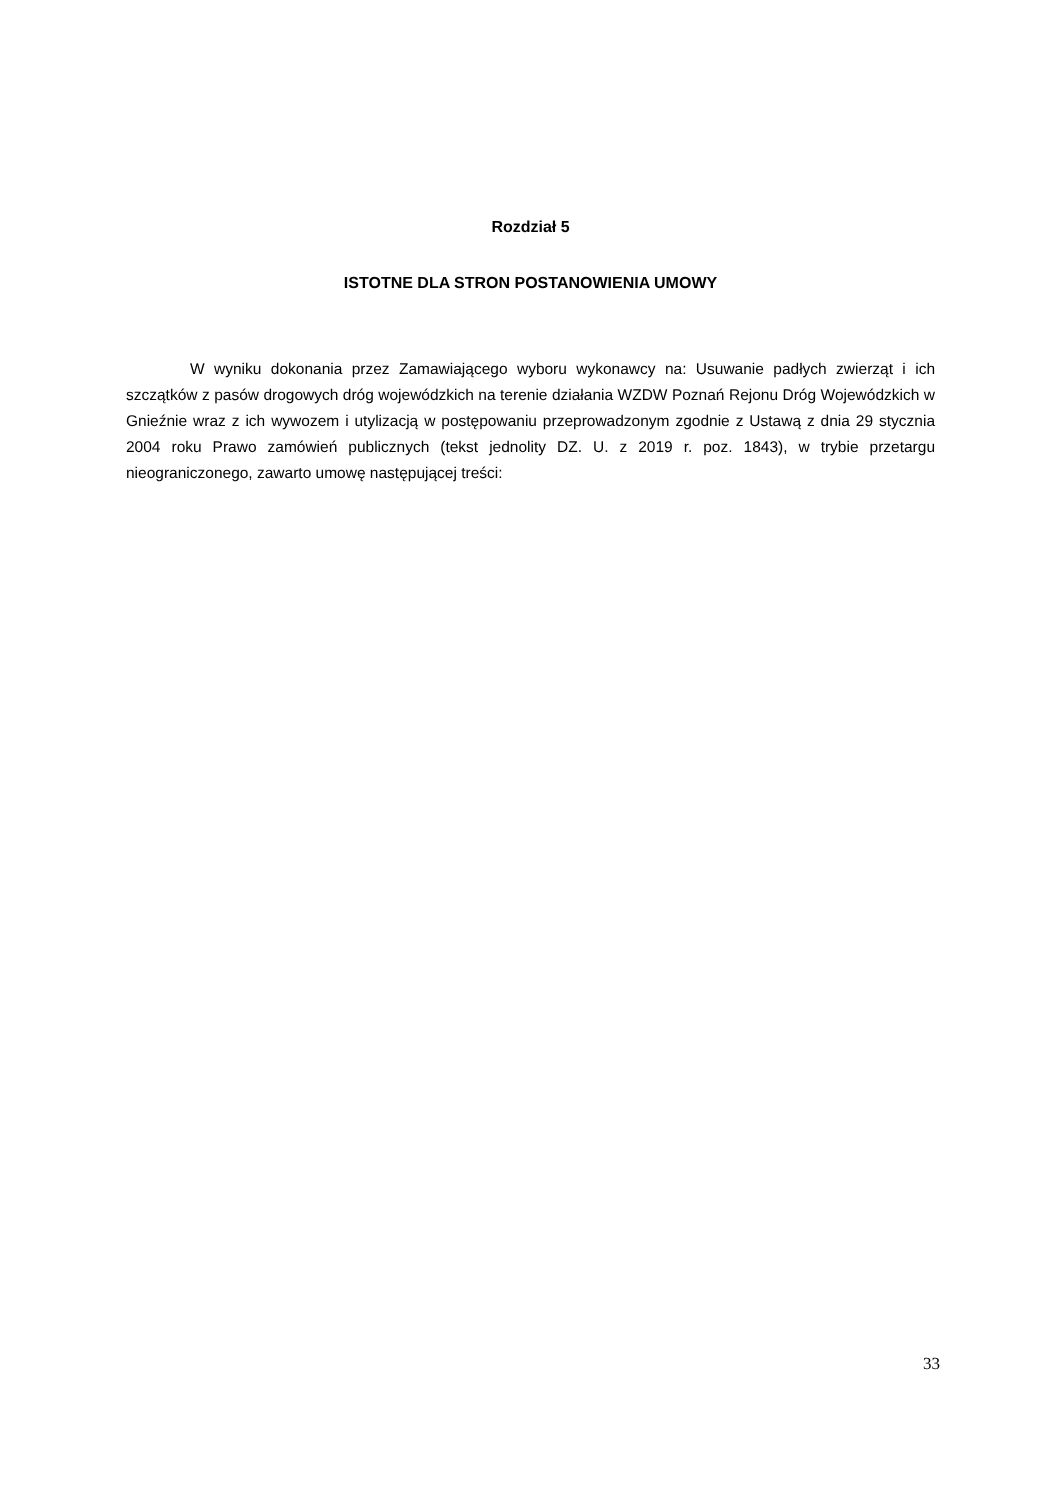Rozdział 5
ISTOTNE DLA STRON POSTANOWIENIA UMOWY
W wyniku dokonania przez Zamawiającego wyboru wykonawcy na: Usuwanie padłych zwierząt i ich szczątków z pasów drogowych dróg wojewódzkich na terenie działania WZDW Poznań Rejonu Dróg Wojewódzkich w Gnieźnie wraz z ich wywozem i utylizacją w postępowaniu przeprowadzonym zgodnie z Ustawą z dnia 29 stycznia 2004 roku Prawo zamówień publicznych (tekst jednolity DZ. U. z 2019 r. poz. 1843), w trybie przetargu nieograniczonego, zawarto umowę następującej treści:
33